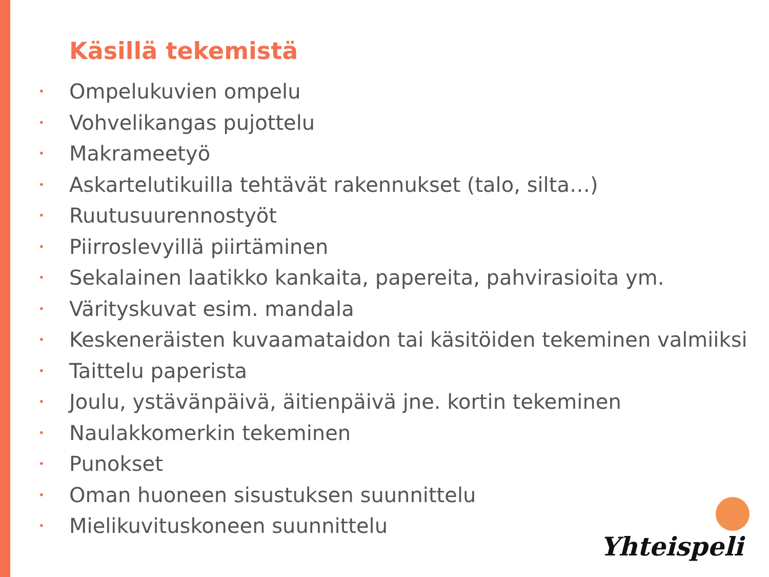Käsillä tekemistä
• Ompelukuvien ompelu
• Vohvelikangas pujottelu
• Makrameetyö
• Askartelutikuilla tehtävät rakennukset (talo, silta…)
• Ruutusuurennostyöt
• Piirroslevyillä piirtäminen
• Sekalainen laatikko kankaita, papereita, pahvirasioita ym.
• Värityskuvat esim. mandala
• Keskeneräisten kuvaamataidon tai käsitöiden tekeminen valmiiksi
• Taittelu paperista
• Joulu, ystävänpäivä, äitienpäivä jne. kortin tekeminen
• Naulakkomerkin tekeminen
• Punokset
• Oman huoneen sisustuksen suunnittelu
• Mielikuvituskoneen suunnittelu
Yhteispeli